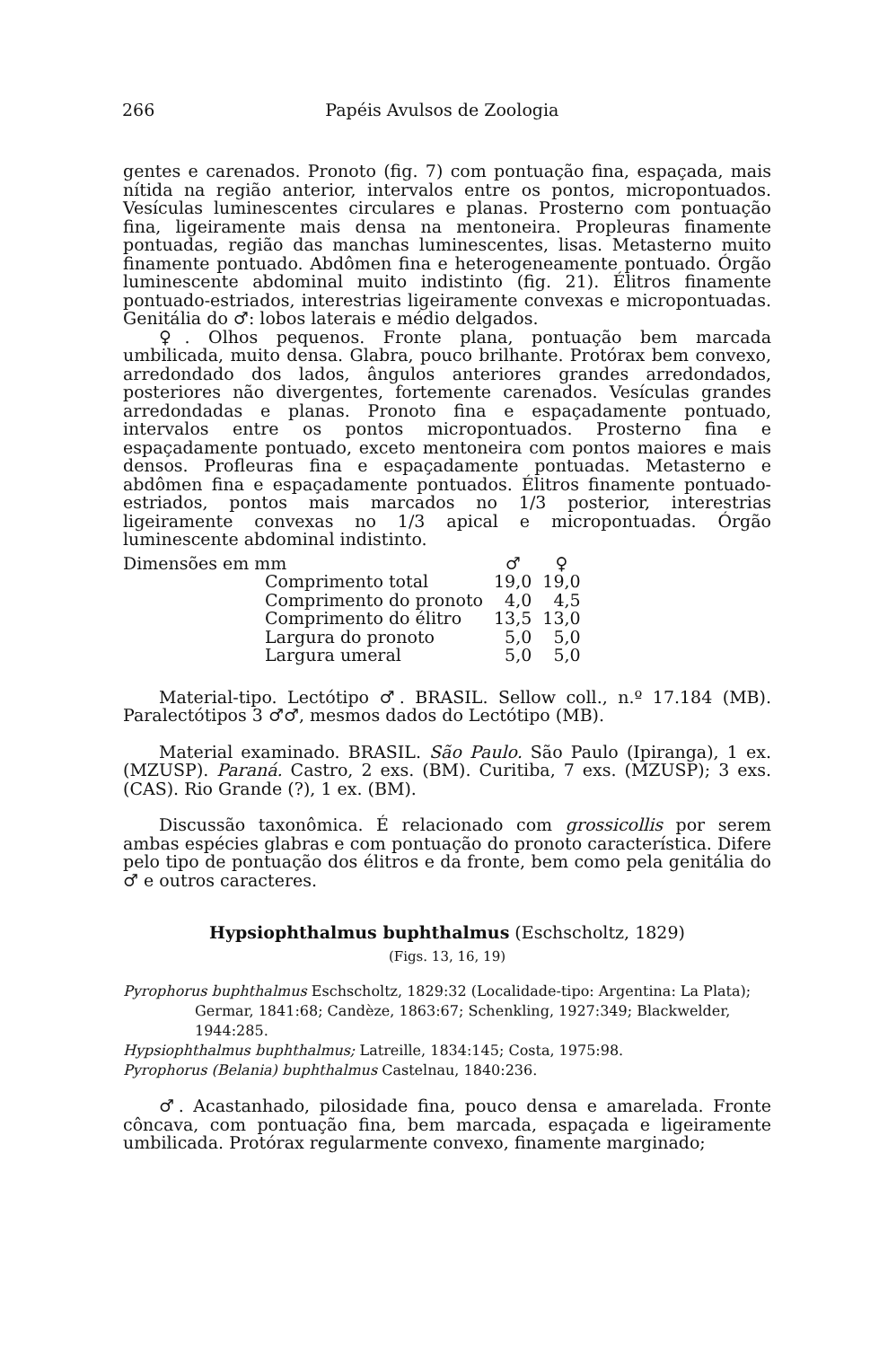266 Papéis Avulsos de Zoologia
gentes e carenados. Pronoto (fig. 7) com pontuação fina, espaçada, mais nítida na região anterior, intervalos entre os pontos, micropontuados. Vesículas luminescentes circulares e planas. Prosterno com pontuação fina, ligeiramente mais densa na mentoneira. Propleuras finamente pontuadas, região das manchas luminescentes, lisas. Metasterno muito finamente pontuado. Abdômen fina e heterogeneamente pontuado. Órgão luminescente abdominal muito indistinto (fig. 21). Élitros finamente pontuado-estriados, interestrias ligeiramente convexas e micropontuadas. Genitália do ♂: lobos laterais e médio delgados.
♀. Olhos pequenos. Fronte plana, pontuação bem marcada umbilicada, muito densa. Glabra, pouco brilhante. Protórax bem convexo, arredondado dos lados, ângulos anteriores grandes arredondados, posteriores não divergentes, fortemente carenados. Vesículas grandes arredondadas e planas. Pronoto fina e espaçadamente pontuado, intervalos entre os pontos micropontuados. Prosterno fina e espaçadamente pontuado, exceto mentoneira com pontos maiores e mais densos. Profleuras fina e espaçadamente pontuadas. Metasterno e abdômen fina e espaçadamente pontuados. Élitros finamente pontuado-estriados, pontos mais marcados no 1/3 posterior, interestrias ligeiramente convexas no 1/3 apical e micropontuadas. Órgão luminescente abdominal indistinto.
| Dimensões em mm | | ♂ | ♀ |
| | Comprimento total | 19,0 | 19,0 |
| | Comprimento do pronoto | 4,0 | 4,5 |
| | Comprimento do élitro | 13,5 | 13,0 |
| | Largura do pronoto | 5,0 | 5,0 |
| | Largura umeral | 5,0 | 5,0 |
Material-tipo. Lectótipo ♂. BRASIL. Sellow coll., n.º 17.184 (MB). Paralectótipos 3 ♂♂, mesmos dados do Lectótipo (MB).
Material examinado. BRASIL. São Paulo. São Paulo (Ipiranga), 1 ex. (MZUSP). Paraná. Castro, 2 exs. (BM). Curitiba, 7 exs. (MZUSP); 3 exs. (CAS). Rio Grande (?), 1 ex. (BM).
Discussão taxonômica. É relacionado com grossicollis por serem ambas espécies glabras e com pontuação do pronoto característica. Difere pelo tipo de pontuação dos élitros e da fronte, bem como pela genitália do ♂ e outros caracteres.
Hypsiophthalmus buphthalmus (Eschscholtz, 1829)
(Figs. 13, 16, 19)
Pyrophorus buphthalmus Eschscholtz, 1829:32 (Localidade-tipo: Argentina: La Plata); Germar, 1841:68; Candèze, 1863:67; Schenkling, 1927:349; Blackwelder, 1944:285.
Hypsiophthalmus buphthalmus; Latreille, 1834:145; Costa, 1975:98.
Pyrophorus (Belania) buphthalmus Castelnau, 1840:236.
♂. Acastanhado, pilosidade fina, pouco densa e amarelada. Fronte côncava, com pontuação fina, bem marcada, espaçada e ligeiramente umbilicada. Protórax regularmente convexo, finamente marginado;